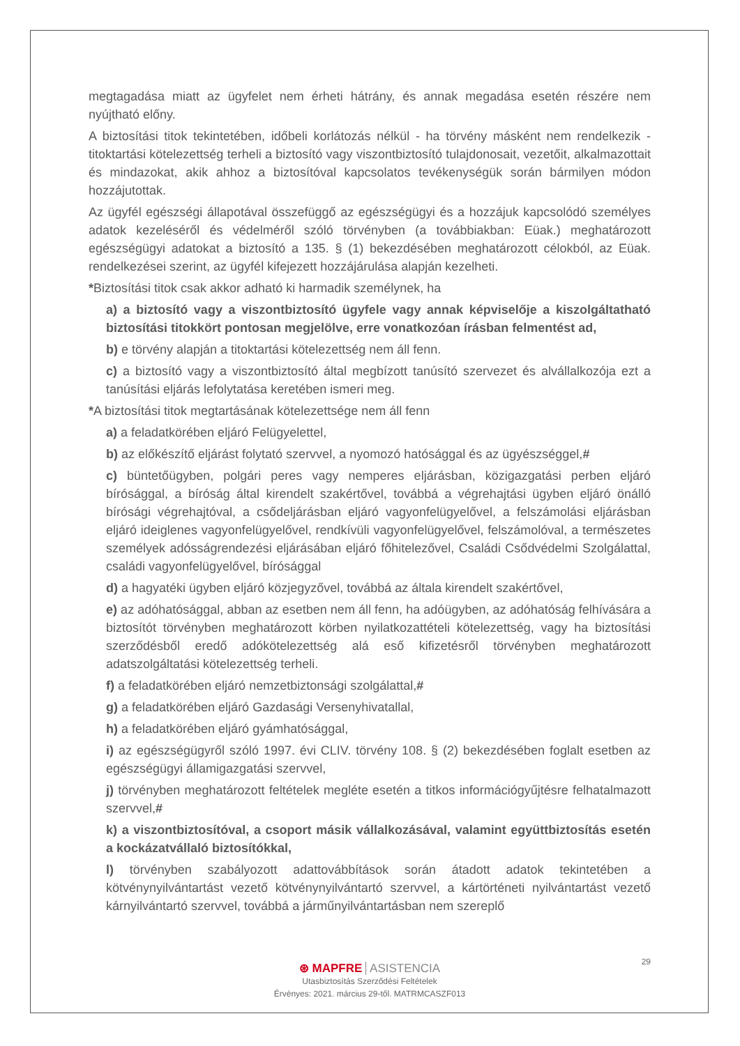megtagadása miatt az ügyfelet nem érheti hátrány, és annak megadása esetén részére nem nyújtható előny.
A biztosítási titok tekintetében, időbeli korlátozás nélkül - ha törvény másként nem rendelkezik - titoktartási kötelezettség terheli a biztosító vagy viszontbiztosító tulajdonosait, vezetőit, alkalmazottait és mindazokat, akik ahhoz a biztosítóval kapcsolatos tevékenységük során bármilyen módon hozzájutottak.
Az ügyfél egészségi állapotával összefüggő az egészségügyi és a hozzájuk kapcsolódó személyes adatok kezeléséről és védelméről szóló törvényben (a továbbiakban: Eüak.) meghatározott egészségügyi adatokat a biztosító a 135. § (1) bekezdésében meghatározott célokból, az Eüak. rendelkezései szerint, az ügyfél kifejezett hozzájárulása alapján kezelheti.
*Biztosítási titok csak akkor adható ki harmadik személynek, ha
a) a biztosító vagy a viszontbiztosító ügyfele vagy annak képviselője a kiszolgáltatható biztosítási titokkört pontosan megjelölve, erre vonatkozóan írásban felmentést ad,
b) e törvény alapján a titoktartási kötelezettség nem áll fenn.
c) a biztosító vagy a viszontbiztosító által megbízott tanúsító szervezet és alvállalkozója ezt a tanúsítási eljárás lefolytatása keretében ismeri meg.
*A biztosítási titok megtartásának kötelezettsége nem áll fenn
a) a feladatkörében eljáró Felügyelettel,
b) az előkészítő eljárást folytató szervvel, a nyomozó hatósággal és az ügyészséggel,#
c) büntetőügyben, polgári peres vagy nemperes eljárásban, közigazgatási perben eljáró bírósággal, a bíróság által kirendelt szakértővel, továbbá a végrehajtási ügyben eljáró önálló bírósági végrehajtóval, a csődeljárásban eljáró vagyonfelügyelővel, a felszámolási eljárásban eljáró ideiglenes vagyonfelügyelővel, rendkívüli vagyonfelügyelővel, felszámolóval, a természetes személyek adósságrendezési eljárásában eljáró főhitelezővel, Családi Csődvédelmi Szolgálattal, családi vagyonfelügyelővel, bírósággal
d) a hagyatéki ügyben eljáró közjegyzővel, továbbá az általa kirendelt szakértővel,
e) az adóhatósággal, abban az esetben nem áll fenn, ha adóügyben, az adóhatóság felhívására a biztosítót törvényben meghatározott körben nyilatkozattételi kötelezettség, vagy ha biztosítási szerződésből eredő adókötelezettség alá eső kifizetésről törvényben meghatározott adatszolgáltatási kötelezettség terheli.
f) a feladatkörében eljáró nemzetbiztonsági szolgálattal,#
g) a feladatkörében eljáró Gazdasági Versenyhivatallal,
h) a feladatkörében eljáró gyámhatósággal,
i) az egészségügyről szóló 1997. évi CLIV. törvény 108. § (2) bekezdésében foglalt esetben az egészségügyi államigazgatási szervvel,
j) törvényben meghatározott feltételek megléte esetén a titkos információgyűjtésre felhatalmazott szervvel,#
k) a viszontbiztosítóval, a csoport másik vállalkozásával, valamint együttbiztosítás esetén a kockázatvállaló biztosítókkal,
l) törvényben szabályozott adattovábbítások során átadott adatok tekintetében a kötvénynyilvántartást vezető kötvénynyilvántartó szervvel, a kártörténeti nyilvántartást vezető kárnyilvántartó szervvel, továbbá a járműnyilvántartásban nem szereplő
29
⊛ MAPFRE ASISTENCIA
Utasbiztosítás Szerződési Feltételek
Érvényes: 2021. március 29-től. MATRMCASZF013